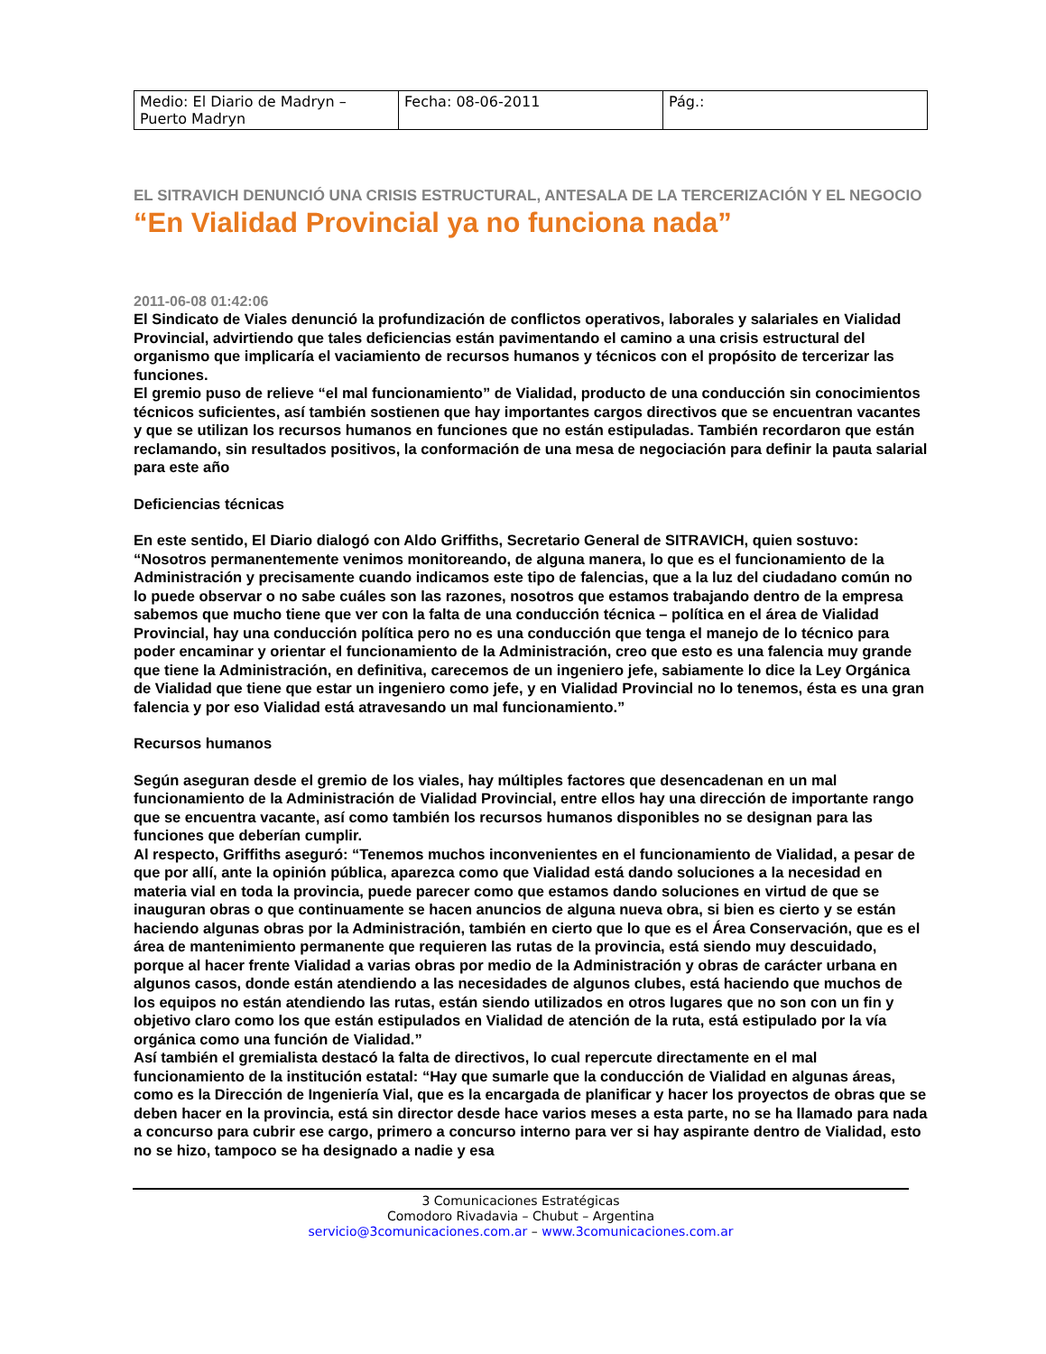| Medio: El Diario de Madryn – Puerto Madryn | Fecha: 08-06-2011 | Pág.: |
EL SITRAVICH DENUNCIÓ UNA CRISIS ESTRUCTURAL, ANTESALA DE LA TERCERIZACIÓN Y EL NEGOCIO
“En Vialidad Provincial ya no funciona nada”
2011-06-08 01:42:06
El Sindicato de Viales denunció la profundización de conflictos operativos, laborales y salariales en Vialidad Provincial, advirtiendo que tales deficiencias están pavimentando el camino a una crisis estructural del organismo que implicaría el vaciamiento de recursos humanos y técnicos con el propósito de tercerizar las funciones.
El gremio puso de relieve “el mal funcionamiento” de Vialidad, producto de una conducción sin conocimientos técnicos suficientes, así también sostienen que hay importantes cargos directivos que se encuentran vacantes y que se utilizan los recursos humanos en funciones que no están estipuladas. También recordaron que están reclamando, sin resultados positivos, la conformación de una mesa de negociación para definir la pauta salarial para este año
Deficiencias técnicas
En este sentido, El Diario dialogó con Aldo Griffiths, Secretario General de SITRAVICH, quien sostuvo: “Nosotros permanentemente venimos monitoreando, de alguna manera, lo que es el funcionamiento de la Administración y precisamente cuando indicamos este tipo de falencias, que a la luz del ciudadano común no lo puede observar o no sabe cuáles son las razones, nosotros que estamos trabajando dentro de la empresa sabemos que mucho tiene que ver con la falta de una conducción técnica – política en el área de Vialidad Provincial, hay una conducción política pero no es una conducción que tenga el manejo de lo técnico para poder encaminar y orientar el funcionamiento de la Administración, creo que esto es una falencia muy grande que tiene la Administración, en definitiva, carecemos de un ingeniero jefe, sabiamente lo dice la Ley Orgánica de Vialidad que tiene que estar un ingeniero como jefe, y en Vialidad Provincial no lo tenemos, ésta es una gran falencia y por eso Vialidad está atravesando un mal funcionamiento.”
Recursos humanos
Según aseguran desde el gremio de los viales, hay múltiples factores que desencadenan en un mal funcionamiento de la Administración de Vialidad Provincial, entre ellos hay una dirección de importante rango que se encuentra vacante, así como también los recursos humanos disponibles no se designan para las funciones que deberían cumplir.
Al respecto, Griffiths aseguró: “Tenemos muchos inconvenientes en el funcionamiento de Vialidad, a pesar de que por allí, ante la opinión pública, aparezca como que Vialidad está dando soluciones a la necesidad en materia vial en toda la provincia, puede parecer como que estamos dando soluciones en virtud de que se inauguran obras o que continuamente se hacen anuncios de alguna nueva obra, si bien es cierto y se están haciendo algunas obras por la Administración, también en cierto que lo que es el Área Conservación, que es el área de mantenimiento permanente que requieren las rutas de la provincia, está siendo muy descuidado, porque al hacer frente Vialidad a varias obras por medio de la Administración y obras de carácter urbana en algunos casos, donde están atendiendo a las necesidades de algunos clubes, está haciendo que muchos de los equipos no están atendiendo las rutas, están siendo utilizados en otros lugares que no son con un fin y objetivo claro como los que están estipulados en Vialidad de atención de la ruta, está estipulado por la vía orgánica como una función de Vialidad.”
Así también el gremialista destacó la falta de directivos, lo cual repercute directamente en el mal funcionamiento de la institución estatal: “Hay que sumarle que la conducción de Vialidad en algunas áreas, como es la Dirección de Ingeniería Vial, que es la encargada de planificar y hacer los proyectos de obras que se deben hacer en la provincia, está sin director desde hace varios meses a esta parte, no se ha llamado para nada a concurso para cubrir ese cargo, primero a concurso interno para ver si hay aspirante dentro de Vialidad, esto no se hizo, tampoco se ha designado a nadie y esa
3 Comunicaciones Estratégicas
Comodoro Rivadavia – Chubut – Argentina
servicio@3comunicaciones.com.ar – www.3comunicaciones.com.ar